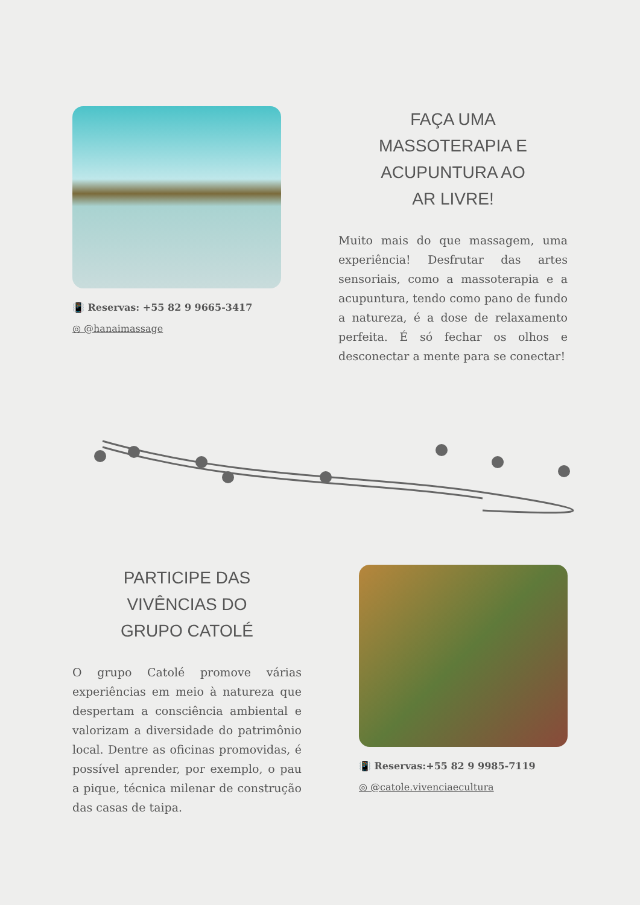📳 Reservas: +55 82 9 9665-3417
◎ @hanaimassage
FAÇA UMA
MASSOTERAPIA E
ACUPUNTURA AO
AR LIVRE!
Muito mais do que massagem, uma experiência! Desfrutar das artes sensoriais, como a massoterapia e a acupuntura, tendo como pano de fundo a natureza, é a dose de relaxamento perfeita. É só fechar os olhos e desconectar a mente para se conectar!
PARTICIPE DAS
VIVÊNCIAS DO
GRUPO CATOLÉ
O grupo Catolé promove várias experiências em meio à natureza que despertam a consciência ambiental e valorizam a diversidade do patrimônio local. Dentre as oficinas promovidas, é possível aprender, por exemplo, o pau a pique, técnica milenar de construção das casas de taipa.
📳 Reservas:+55 82 9 9985-7119
◎ @catole.vivenciaecultura